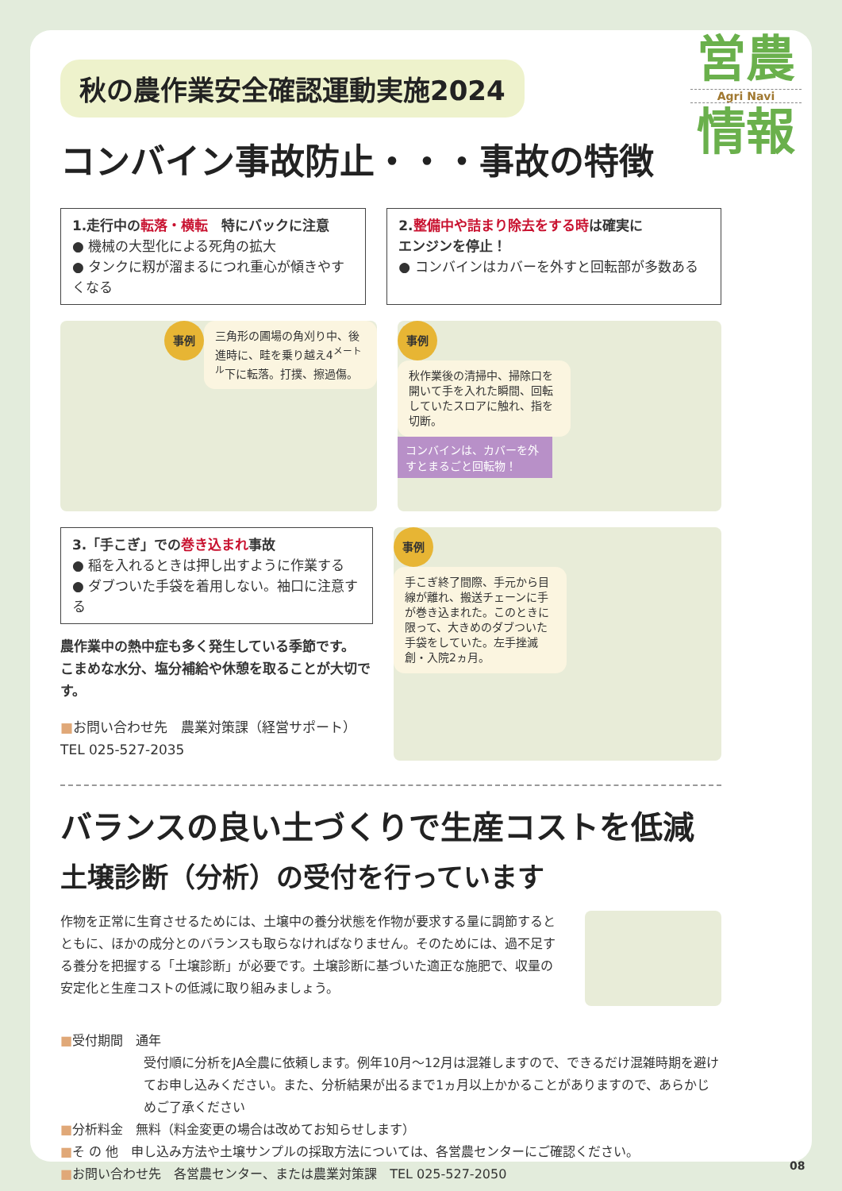営農
Agri Navi
情報
秋の農作業安全確認運動実施2024
コンバイン事故防止・・・事故の特徴
1.走行中の転落・横転　特にバックに注意
● 機械の大型化による死角の拡大
● タンクに籾が溜まるにつれ重心が傾きやすくなる
2.整備中や詰まり除去をする時は確実に
エンジンを停止！
● コンバインはカバーを外すと回転部が多数ある
事例
三角形の圃場の角刈り中、後進時に、畦を乗り越え4<sup>メートル</sup>下に転落。打撲、擦過傷。
事例
秋作業後の清掃中、掃除口を開いて手を入れた瞬間、回転していたスロアに触れ、指を切断。
コンバインは、カバーを外すとまるごと回転物！
3.「手こぎ」での巻き込まれ事故
● 稲を入れるときは押し出すように作業する
● ダブついた手袋を着用しない。袖口に注意する
農作業中の熱中症も多く発生している季節です。
こまめな水分、塩分補給や休憩を取ることが大切です。
■お問い合わせ先　農業対策課（経営サポート）　TEL 025-527-2035
事例
手こぎ終了間際、手元から目線が離れ、搬送チェーンに手が巻き込まれた。このときに限って、大きめのダブついた手袋をしていた。左手挫滅創・入院2ヵ月。
バランスの良い土づくりで生産コストを低減
土壌診断（分析）の受付を行っています
作物を正常に生育させるためには、土壌中の養分状態を作物が要求する量に調節するとともに、ほかの成分とのバランスも取らなければなりません。そのためには、過不足する養分を把握する「土壌診断」が必要です。土壌診断に基づいた適正な施肥で、収量の安定化と生産コストの低減に取り組みましょう。
■受付期間　通年
受付順に分析をJA全農に依頼します。例年10月～12月は混雑しますので、できるだけ混雑時期を避けてお申し込みください。また、分析結果が出るまで1ヵ月以上かかることがありますので、あらかじめご了承ください
■分析料金　無料（料金変更の場合は改めてお知らせします）
■そ の 他　申し込み方法や土壌サンプルの採取方法については、各営農センターにご確認ください。
■お問い合わせ先　各営農センター、または農業対策課　TEL 025-527-2050
08